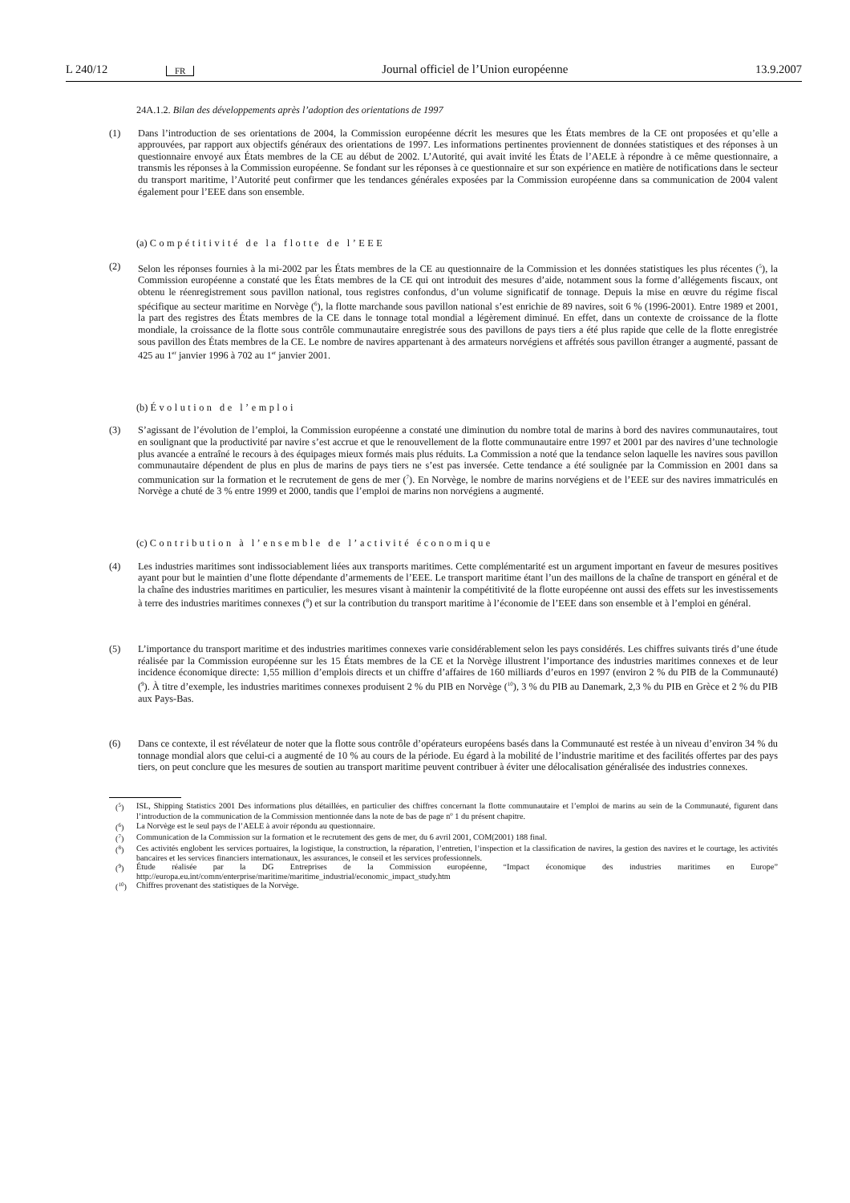L 240/12 FR Journal officiel de l’Union européenne 13.9.2007
24A.1.2. Bilan des développements après l’adoption des orientations de 1997
(1) Dans l’introduction de ses orientations de 2004, la Commission européenne décrit les mesures que les États membres de la CE ont proposées et qu’elle a approuvées, par rapport aux objectifs généraux des orientations de 1997. Les informations pertinentes proviennent de données statistiques et des réponses à un questionnaire envoyé aux États membres de la CE au début de 2002. L’Autorité, qui avait invité les États de l’AELE à répondre à ce même questionnaire, a transmis les réponses à la Commission européenne. Se fondant sur les réponses à ce questionnaire et sur son expérience en matière de notifications dans le secteur du transport maritime, l’Autorité peut confirmer que les tendances générales exposées par la Commission européenne dans sa communication de 2004 valent également pour l’EEE dans son ensemble.
(a) Compétitivité de la flotte de l’EEE
(2) Selon les réponses fournies à la mi-2002 par les États membres de la CE au questionnaire de la Commission et les données statistiques les plus récentes (<sup>5</sup>), la Commission européenne a constaté que les États membres de la CE qui ont introduit des mesures d’aide, notamment sous la forme d’allégements fiscaux, ont obtenu le réenregistrement sous pavillon national, tous registres confondus, d’un volume significatif de tonnage. Depuis la mise en œuvre du régime fiscal spécifique au secteur maritime en Norvège (<sup>6</sup>), la flotte marchande sous pavillon national s’est enrichie de 89 navires, soit 6 % (1996-2001). Entre 1989 et 2001, la part des registres des États membres de la CE dans le tonnage total mondial a légèrement diminué. En effet, dans un contexte de croissance de la flotte mondiale, la croissance de la flotte sous contrôle communautaire enregistrée sous des pavillons de pays tiers a été plus rapide que celle de la flotte enregistrée sous pavillon des États membres de la CE. Le nombre de navires appartenant à des armateurs norvégiens et affrétés sous pavillon étranger a augmenté, passant de 425 au 1<sup>er</sup> janvier 1996 à 702 au 1<sup>er</sup> janvier 2001.
(b) Évolution de l’emploi
(3) S’agissant de l’évolution de l’emploi, la Commission européenne a constaté une diminution du nombre total de marins à bord des navires communautaires, tout en soulignant que la productivité par navire s’est accrue et que le renouvellement de la flotte communautaire entre 1997 et 2001 par des navires d’une technologie plus avancée a entraîné le recours à des équipages mieux formés mais plus réduits. La Commission a noté que la tendance selon laquelle les navires sous pavillon communautaire dépendent de plus en plus de marins de pays tiers ne s’est pas inversée. Cette tendance a été soulignée par la Commission en 2001 dans sa communication sur la formation et le recrutement de gens de mer (<sup>7</sup>). En Norvège, le nombre de marins norvégiens et de l’EEE sur des navires immatriculés en Norvège a chuté de 3 % entre 1999 et 2000, tandis que l’emploi de marins non norvégiens a augmenté.
(c) Contribution à l’ensemble de l’activité économique
(4) Les industries maritimes sont indissociablement liées aux transports maritimes. Cette complémentarité est un argument important en faveur de mesures positives ayant pour but le maintien d’une flotte dépendante d’armements de l’EEE. Le transport maritime étant l’un des maillons de la chaîne de transport en général et de la chaîne des industries maritimes en particulier, les mesures visant à maintenir la compétitivité de la flotte européenne ont aussi des effets sur les investissements à terre des industries maritimes connexes (<sup>8</sup>) et sur la contribution du transport maritime à l’économie de l’EEE dans son ensemble et à l’emploi en général.
(5) L’importance du transport maritime et des industries maritimes connexes varie considérablement selon les pays considérés. Les chiffres suivants tirés d’une étude réalisée par la Commission européenne sur les 15 États membres de la CE et la Norvège illustrent l’importance des industries maritimes connexes et de leur incidence économique directe: 1,55 million d’emplois directs et un chiffre d’affaires de 160 milliards d’euros en 1997 (environ 2 % du PIB de la Communauté) (<sup>9</sup>). À titre d’exemple, les industries maritimes connexes produisent 2 % du PIB en Norvège (<sup>10</sup>), 3 % du PIB au Danemark, 2,3 % du PIB en Grèce et 2 % du PIB aux Pays-Bas.
(6) Dans ce contexte, il est révélateur de noter que la flotte sous contrôle d’opérateurs européens basés dans la Communauté est restée à un niveau d’environ 34 % du tonnage mondial alors que celui-ci a augmenté de 10 % au cours de la période. Eu égard à la mobilité de l’industrie maritime et des facilités offertes par des pays tiers, on peut conclure que les mesures de soutien au transport maritime peuvent contribuer à éviter une délocalisation généralisée des industries connexes.
(<sup>5</sup>) ISL, Shipping Statistics 2001 Des informations plus détaillées, en particulier des chiffres concernant la flotte communautaire et l’emploi de marins au sein de la Communauté, figurent dans l’introduction de la communication de la Commission mentionnée dans la note de bas de page n<sup>o</sup> 1 du présent chapitre.
(<sup>6</sup>) La Norvège est le seul pays de l’AELE à avoir répondu au questionnaire.
(<sup>7</sup>) Communication de la Commission sur la formation et le recrutement des gens de mer, du 6 avril 2001, COM(2001) 188 final.
(<sup>8</sup>) Ces activités englobent les services portuaires, la logistique, la construction, la réparation, l’entretien, l’inspection et la classification de navires, la gestion des navires et le courtage, les activités bancaires et les services financiers internationaux, les assurances, le conseil et les services professionnels.
(<sup>9</sup>) Étude réalisée par la DG Entreprises de la Commission européenne, “Impact économique des industries maritimes en Europe” http://europa.eu.int/comm/enterprise/maritime/maritime_industrial/economic_impact_study.htm
(<sup>10</sup>) Chiffres provenant des statistiques de la Norvège.